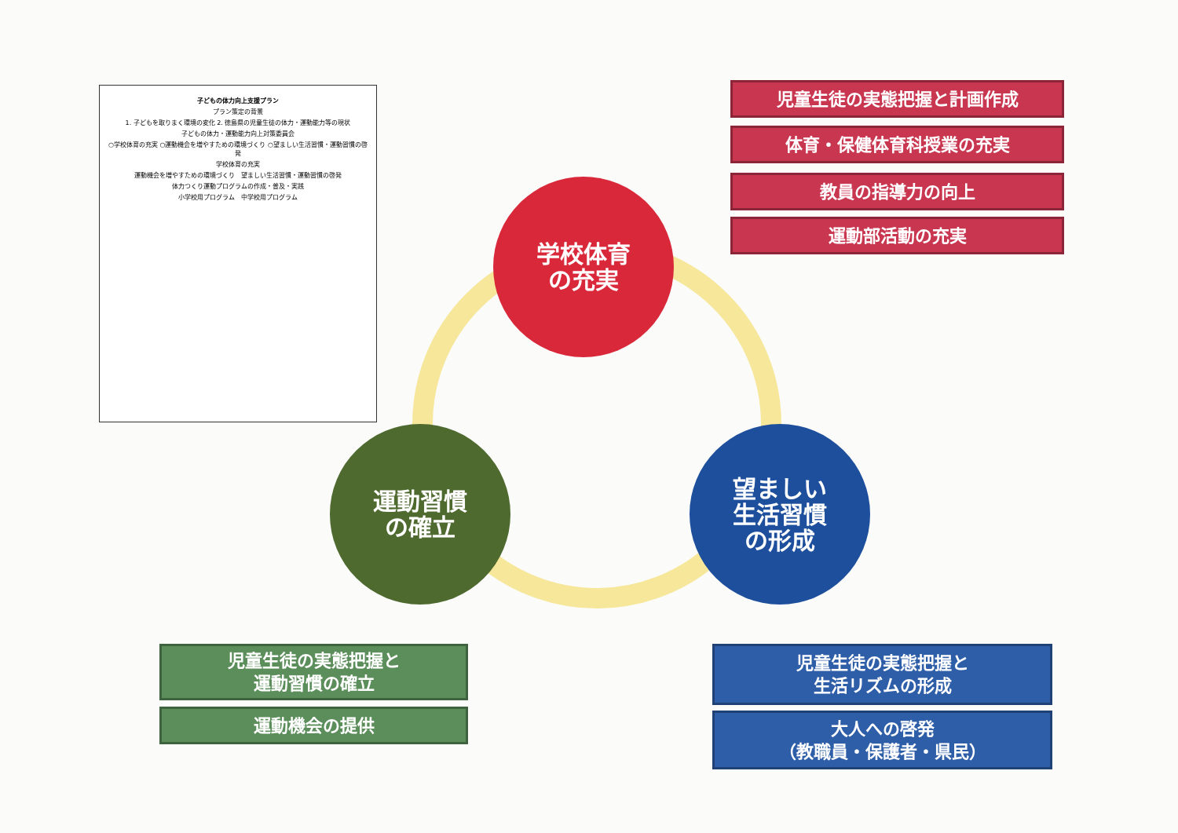子どもの体力向上支援プラン
プラン策定の背景
1. 子どもを取りまく環境の変化 2. 徳島県の児童生徒の体力・運動能力等の現状
子どもの体力・運動能力向上対策委員会
○学校体育の充実 ○運動機会を増やすための環境づくり ○望ましい生活習慣・運動習慣の啓発
学校体育の充実
運動機会を増やすための環境づくり　望ましい生活習慣・運動習慣の啓発
体力つくり運動プログラムの作成・普及・実践
小学校用プログラム　中学校用プログラム
学校体育
の充実
運動習慣
の確立
望ましい
生活習慣
の形成
児童生徒の実態把握と計画作成
体育・保健体育科授業の充実
教員の指導力の向上
運動部活動の充実
児童生徒の実態把握と
運動習慣の確立
運動機会の提供
児童生徒の実態把握と
生活リズムの形成
大人への啓発
（教職員・保護者・県民）